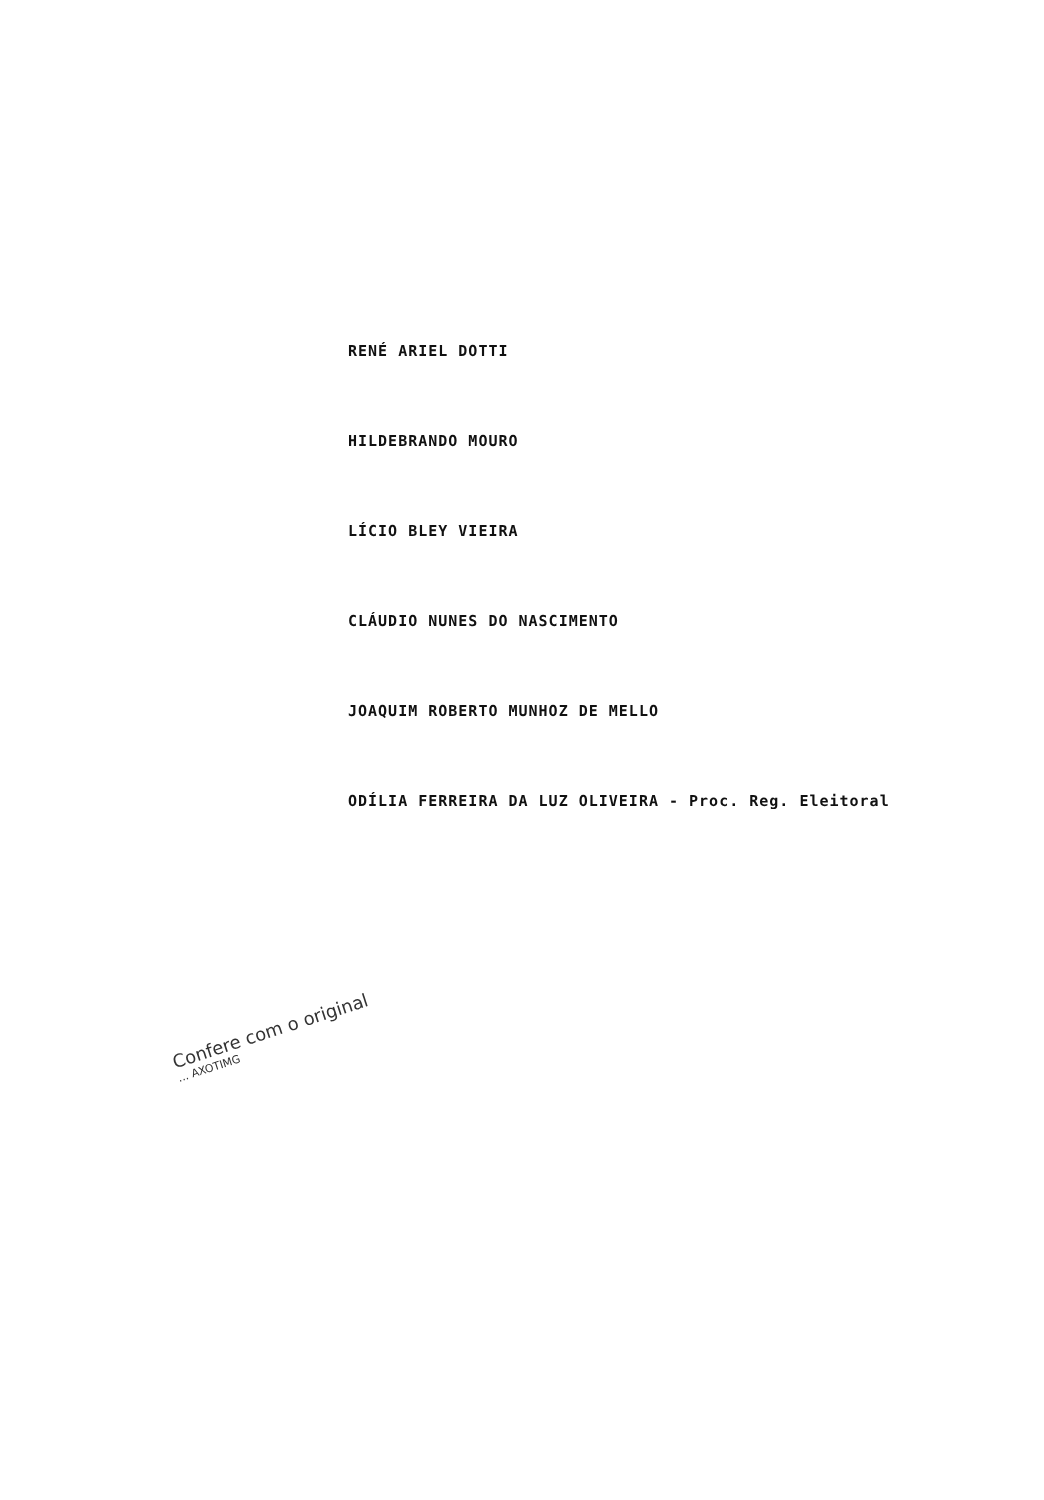RENÉ ARIEL DOTTI
HILDEBRANDO MOURO
LÍCIO BLEY VIEIRA
CLÁUDIO NUNES DO NASCIMENTO
JOAQUIM ROBERTO MUNHOZ DE MELLO
ODÍLIA FERREIRA DA LUZ OLIVEIRA - Proc. Reg. Eleitoral
Confere com o original
... AXOTIMG